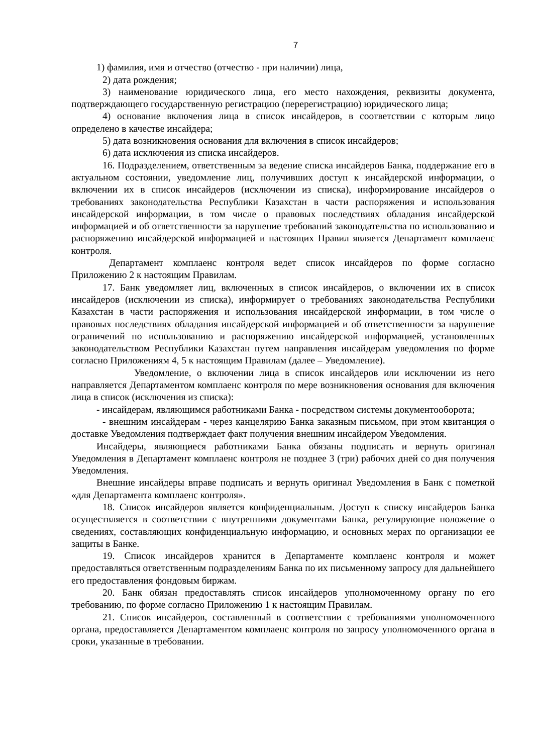7
1) фамилия, имя и отчество (отчество - при наличии) лица,
2) дата рождения;
3) наименование юридического лица, его место нахождения, реквизиты документа, подтверждающего государственную регистрацию (перерегистрацию) юридического лица;
4) основание включения лица в список инсайдеров, в соответствии с которым лицо определено в качестве инсайдера;
5) дата возникновения основания для включения в список инсайдеров;
6) дата исключения из списка инсайдеров.
16. Подразделением, ответственным за ведение списка инсайдеров Банка, поддержание его в актуальном состоянии, уведомление лиц, получивших доступ к инсайдерской информации, о включении их в список инсайдеров (исключении из списка), информирование инсайдеров о требованиях законодательства Республики Казахстан в части распоряжения и использования инсайдерской информации, в том числе о правовых последствиях обладания инсайдерской информацией и об ответственности за нарушение требований законодательства по использованию и распоряжению инсайдерской информацией и настоящих Правил является Департамент комплаенс контроля.
Департамент комплаенс контроля ведет список инсайдеров по форме согласно Приложению 2 к настоящим Правилам.
17. Банк уведомляет лиц, включенных в список инсайдеров, о включении их в список инсайдеров (исключении из списка), информирует о требованиях законодательства Республики Казахстан в части распоряжения и использования инсайдерской информации, в том числе о правовых последствиях обладания инсайдерской информацией и об ответственности за нарушение ограничений по использованию и распоряжению инсайдерской информацией, установленных законодательством Республики Казахстан путем направления инсайдерам уведомления по форме согласно Приложениям 4, 5 к настоящим Правилам (далее – Уведомление).
Уведомление, о включении лица в список инсайдеров или исключении из него направляется Департаментом комплаенс контроля по мере возникновения основания для включения лица в список (исключения из списка):
- инсайдерам, являющимся работниками Банка - посредством системы документооборота;
- внешним инсайдерам - через канцелярию Банка заказным письмом, при этом квитанция о доставке Уведомления подтверждает факт получения внешним инсайдером Уведомления.
Инсайдеры, являющиеся работниками Банка обязаны подписать и вернуть оригинал Уведомления в Департамент комплаенс контроля не позднее 3 (три) рабочих дней со дня получения Уведомления.
Внешние инсайдеры вправе подписать и вернуть оригинал Уведомления в Банк с пометкой «для Департамента комплаенс контроля».
18. Список инсайдеров является конфиденциальным. Доступ к списку инсайдеров Банка осуществляется в соответствии с внутренними документами Банка, регулирующие положение о сведениях, составляющих конфиденциальную информацию, и основных мерах по организации ее защиты в Банке.
19. Список инсайдеров хранится в Департаменте комплаенс контроля и может предоставляться ответственным подразделениям Банка по их письменному запросу для дальнейшего его предоставления фондовым биржам.
20. Банк обязан предоставлять список инсайдеров уполномоченному органу по его требованию, по форме согласно Приложению 1 к настоящим Правилам.
21. Список инсайдеров, составленный в соответствии с требованиями уполномоченного органа, предоставляется Департаментом комплаенс контроля по запросу уполномоченного органа в сроки, указанные в требовании.